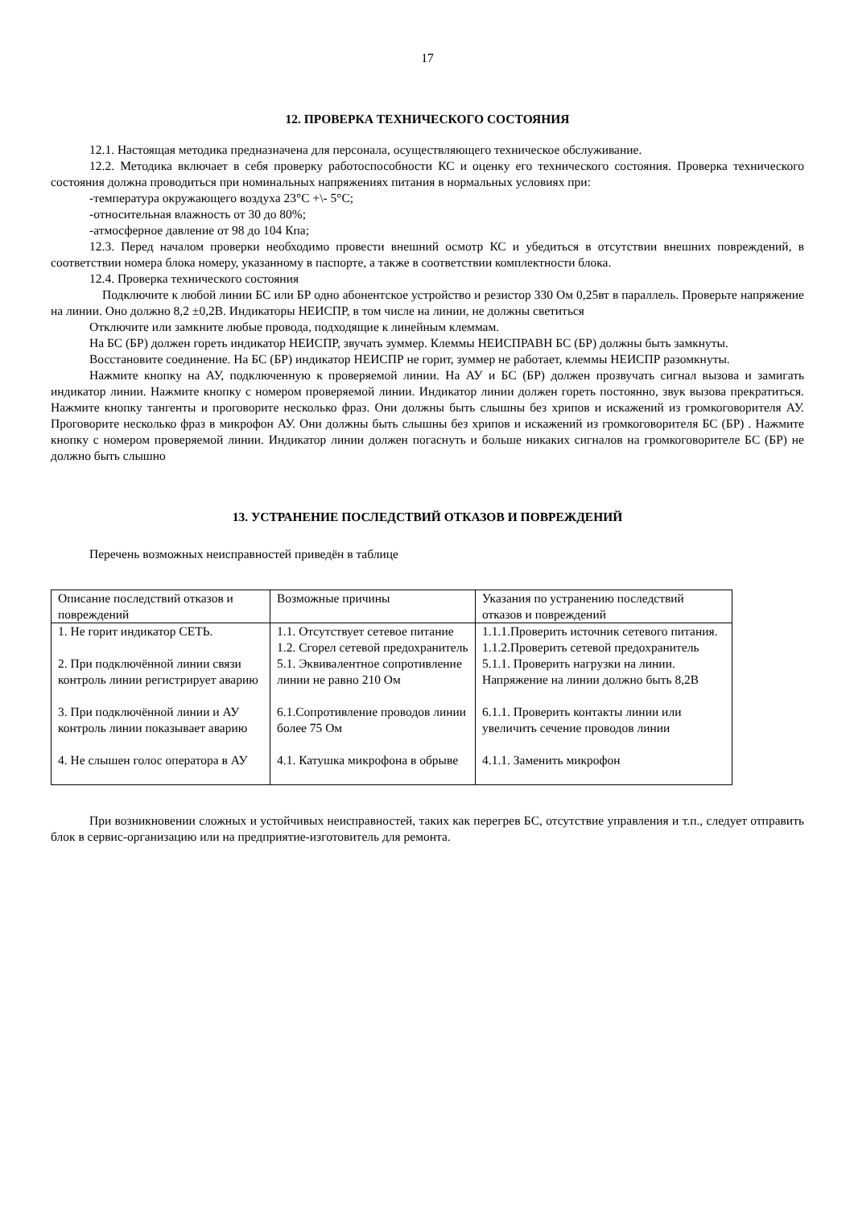17
12. ПРОВЕРКА ТЕХНИЧЕСКОГО СОСТОЯНИЯ
12.1. Настоящая методика предназначена для персонала, осуществляющего техническое обслуживание.
12.2. Методика включает в себя проверку работоспособности КС и оценку его технического состояния. Проверка технического состояния должна проводиться при номинальных напряжениях питания в нормальных условиях при:
-температура окружающего воздуха 23°С +\- 5°С;
-относительная влажность от 30 до 80%;
-атмосферное давление от 98 до 104 Кпа;
12.3. Перед началом проверки необходимо провести внешний осмотр КС и убедиться в отсутствии внешних повреждений, в соответствии номера блока номеру, указанному в паспорте, а также в соответствии комплектности блока.
12.4. Проверка технического состояния
Подключите к любой линии БС или БР одно абонентское устройство и резистор 330 Ом 0,25вт в параллель. Проверьте напряжение на линии. Оно должно 8,2 ±0,2В. Индикаторы НЕИСПР, в том числе на линии, не должны светиться
Отключите или замкните любые провода, подходящие к линейным клеммам.
На БС (БР) должен гореть индикатор НЕИСПР, звучать зуммер. Клеммы НЕИСПРАВН БС (БР) должны быть замкнуты.
Восстановите соединение. На БС (БР) индикатор НЕИСПР не горит, зуммер не работает, клеммы НЕИСПР разомкнуты.
Нажмите кнопку на АУ, подключенную к проверяемой линии. На АУ и БС (БР) должен прозвучать сигнал вызова и замигать индикатор линии. Нажмите кнопку с номером проверяемой линии. Индикатор линии должен гореть постоянно, звук вызова прекратиться. Нажмите кнопку тангенты и проговорите несколько фраз. Они должны быть слышны без хрипов и искажений из громкоговорителя АУ. Проговорите несколько фраз в микрофон АУ. Они должны быть слышны без хрипов и искажений из громкоговорителя БС (БР) . Нажмите кнопку с номером проверяемой линии. Индикатор линии должен погаснуть и больше никаких сигналов на громкоговорителе БС (БР) не должно быть слышно
13. УСТРАНЕНИЕ ПОСЛЕДСТВИЙ ОТКАЗОВ И ПОВРЕЖДЕНИЙ
Перечень возможных неисправностей приведён в таблице
| Описание последствий отказов и повреждений | Возможные причины | Указания по устранению последствий отказов и повреждений |
| 1. Не горит индикатор СЕТЬ. | 1.1. Отсутствует сетевое питание 1.2. Сгорел сетевой предохранитель | 1.1.1.Проверить источник сетевого питания. 1.1.2.Проверить сетевой предохранитель |
| 2. При подключённой линии связи контроль линии регистрирует аварию | 5.1. Эквивалентное сопротивление линии не равно 210 Ом | 5.1.1. Проверить нагрузки на линии. Напряжение на линии должно быть 8,2В |
| 3. При подключённой линии и АУ контроль линии показывает аварию | 6.1.Сопротивление проводов линии более 75 Ом | 6.1.1. Проверить контакты линии или увеличить сечение проводов линии |
| 4. Не слышен голос оператора в АУ | 4.1. Катушка микрофона в обрыве | 4.1.1. Заменить микрофон |
При возникновении сложных и устойчивых неисправностей, таких как перегрев БС, отсутствие управления и т.п., следует отправить блок в сервис-организацию или на предприятие-изготовитель для ремонта.